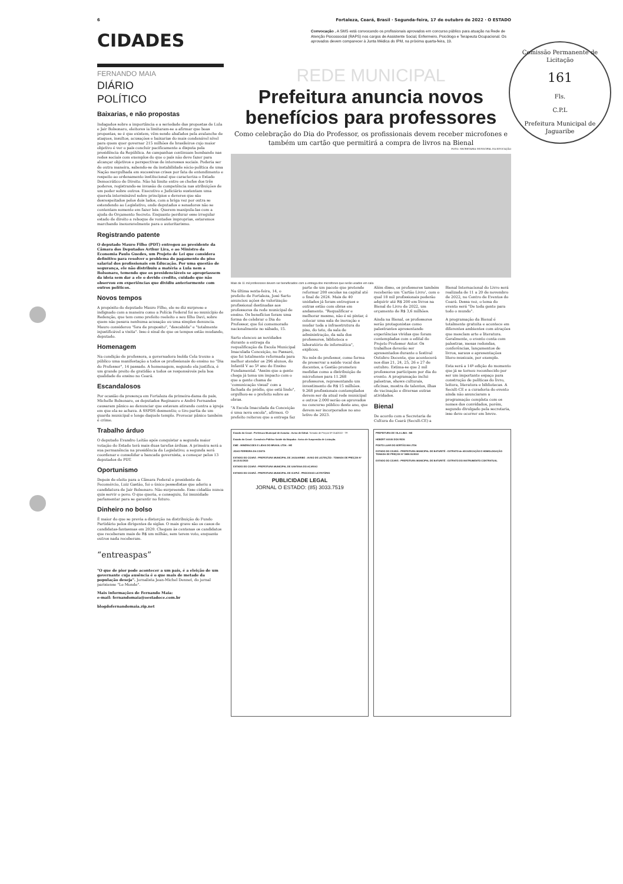6 Fortaleza, Ceará, Brasil · Segunda-feira, 17 de outubro de 2022 · O ESTADO
CIDADES
Convocação . A SMS está convocando os profissionais aprovados em concurso público para atuação na Rede de Atenção Psicossocial (RAPS) nos cargos de Assistente Social, Enfermeiro, Psicólogo e Terapeuta Ocupacional. Os aprovados devem comparecer à Junta Médica do IPM, na próxima quarta-feira, 19.
Comissão Permanente de Licitação
161
Fls.
C.P.L
Prefeitura Municipal de Jaguaribe
FERNANDO MAIA
DIÁRIO
POLÍTICO
Baixarias, e não propostas
Indagados sobre a importância e a seriedade das propostas de Lula e Jair Bolsonaro, eleitores ia limitaram-se a afirmar que boas propostas, se é que existem, vêm sendo abafados pela avalanche de ataques, insultos, acusações e baixarias do mais condenável nível para quem quer governar 215 milhões de brasileiros cujo maior objetivo é ver o país concluir pacificamente a disputa pela presidência da República. As campanhas continuam bombando nas redes sociais com exemplos do que o país não deve fazer para alcançar objetivos e perspectivas de interesses sociais. Poderia ser de outra maneira, sabendo-se da instabilidade sócio-política de uma Nação mergulhada em sucessivas crises por fata de entendimento e respeito ao ordenamento institucional que caracteriza o Estado Democrático de Direito. Não há limite entre os chefes dos três poderes, registrando-se invasão de competência nas atribuições de um poder sobre outros. Executivo e Judiciário sustentam uma querela interminável sobre princípios e deveres que são desrespeitados pelos dois lados, com a briga vez por outra se estendendo ao Legislativo, onde deputados e senadores não se contentam somente em fazer leis. Querem manipula-las com a ajuda do Orçamento Secreto. Enquanto perdurar esse irregular estado de direito a reboque de vontades improprias, estaremos marchando inexoravelmente para o autoritarismo.
Registrando patente
O deputado Mauro Filho (PDT) entregou ao presidente da Câmara dos Deputados Arthur Lira, e ao Ministro da Economia Paulo Guedes, um Projeto de Lei que considera definitivo para resolver o problema do pagamento do piso salarial dos profissionais em Educação. Por uma questão de segurança, ele não distribuiu a matéria a Lula nem a Bolsonaro, temendo que os presidenciáveis se apropriassem da ideia sem dar a ele o devido credito, cuidado que não observou em experiências que dividiu anteriormente com outros políticos.
Novos tempos
A propósito do deputado Mauro Filho, ele se diz surpreso e indignado com a maneira como a Polícia Federal foi ao município de Redenção, que tem como prefeito reeleito o seu filho Davi, sobre quem não pesava nenhuma acusação ou uma simples denuncia. Mauro considerou "fora de proposito", "descabida" e "totalmente injustificável a visita". Isso é sinal de que os tempos estão mudando, deputado.
Homenagem
Na condição de professora, a governadora Isolda Cela trouxe a público uma manifestação a todos os profissionais do ensino no "Dia do Professor", 14 passado. A homenagem, segundo ela justifica, é um grande preito de gratidão a todos os responsáveis pela boa qualidade do ensino no Ceará.
Escandalosos
Por ocasião da presença em Fortaleza da primeira-dama do país, Michelle Bolsonaro, os deputados Reginauro e André Fernandes causaram pânico ao denunciar que estavam atirando contra a igreja em que ela se achava. A SSPDS desmentiu; o tiro partia de um guarda municipal e longe daquele templo. Provocar pânico também é crime.
Trabalho árduo
O deputado Evandro Leitão após conquistar a segunda maior votação do Estado terá mais duas tarefas árduas. A primeira será a sua permanência na presidência da Legislativo; a segunda será coordenar e consolidar a bancada governista, a começar pelos 13 deputados do PDT.
Oportunismo
Depois de eleito para a Câmara Federal o presidente da Fecomércio, Luiz Gastão, foi o único pessedistas que aderiu a candidatura de Jair Bolsonaro. Não surpreende. Esse cidadão nunca quis servir o povo. O que queria, e conseguiu, foi imunidade parlamentar para se garantir no futuro.
Dinheiro no bolso
É maior do que se previa a distorção na distribuição do Fundo Partidário pelos dirigentes de siglas. O mais grave são os casos de candidatas-fantasmas em 2020. Chegam às centenas os candidatos que receberam mais de R$ um milhão, sem terem voto, enquanto outros nada receberam.
“entreaspas”
"O que de pior pode acontecer a um país, é a eleição de um governante cuja ausência é o que mais de metade da população deseja". Jornalista Jean-Michel Dennet, do jornal parisiense "Le Monde".
Mais informações de Fernando Maia:
e-mail: fernandomaia@oestadoce.com.br
blogdofernandomaia.zip.net
REDE MUNICIPAL
Prefeitura anuncia novos benefícios para professores
Como celebração do Dia do Professor, os profissionais devem receber microfones e também um cartão que permitirá a compra de livros na Bienal
FOTO: SECRETARIA MUNICIPAL DA EDUCAÇÃO
Mais de 11 mil professores devem ser beneficiados com a entrega dos microfones que serão usados em sala
Na última sexta-feira, 14, o prefeito de Fortaleza, José Sarto anunciou ações de valorização profissional destinadas aos professores da rede municipal de ensino. Os benefícios foram uma forma de celebrar o Dia do Professor, que foi comemorado nacionalmente no sábado, 15.
Sarto elencou as novidades durante a entrega da requalificação da Escola Municipal Imaculada Conceição, no Passaré, que foi totalmente reformada para melhor atender os 296 alunos, do Infantil V ao 5º ano do Ensino Fundamental. "Assim que a gente chega já toma um impacto com o que a gente chama de 'comunicação visual' com a fachada do prédio, que está lindo", orgulhou-se o prefeito sobre as obras.
"A Escola Imaculada da Conceição é uma nova escola", afirmou. O prefeito reiterou que a entrega faz parte de um pacote que pretende reformar 200 escolas na capital até o final de 2024. Mais de 40 unidades já foram entregues e outras estão com obras em andamento. "Requalificar e melhorar mesmo, não é só pintar, é colocar uma sala de inovação e mudar toda a infraestrutura do piso, do teto, da sala de administração, da sala dos professores, biblioteca e laboratório de informática", explicou.
No mês do professor, como forma de preservar a saúde vocal dos docentes, a Gestão prometeu medidas como a distribuição de microfones para 11.268 professores, representando um investimento de R$ 15 milhões. 9.268 profissionais contemplados devem ser da atual rede municipal e outros 2.000 serão os aprovados no concurso público deste ano, que devem ser incorporados no ano letivo de 2023.
Além disso, os professores também receberão um 'Cartão Livro', com o qual 18 mil profissionais poderão adquirir até R$ 200 em livros na Bienal do Livro de 2022, um orçamento de R$ 3,6 milhões.
Ainda na Bienal, os professores serão protagonistas como palestrantes apresentando experiências vividas que foram contempladas com o edital do Projeto Professor Autor. Os trabalhos deverão ser apresentados durante o festival Outubro Docente, que acontecerá nos dias 21, 24, 25, 26 e 27 de outubro. Estima-se que 2 mil professores participem por dia do evento. A programação inclui palestras, shows culturais, oficinas, mostra de talentos, ilhas de vacinação e diversas outras atividades.
Bienal
De acordo com a Secretaria de Cultura do Ceará (Secult-CE) a Bienal Internacional do Livro será realizada de 11 a 20 de novembro de 2022, no Centro de Eventos do Ceará. Dessa vez, o tema do evento será "De toda gente para todo o mundo".
A programação da Bienal é totalmente gratuita e acontece em diferentes ambientes com atrações que mesclam arte e literatura. Geralmente, o evento conta com palestras, mesas redondas, conferências, lançamentos de livros, saraus e apresentações lítero-musicais, por exemplo.
Esta será a 14ª edição do momento que já se tornou reconhecido por ser um importante espaço para construção de políticas do livro, leitura, literatura e bibliotecas. A Secult-CE e a curadoria do evento ainda não anunciaram a programação completa com os nomes dos convidados, porém, segundo divulgado pela secretaria, isso deve ocorrer em breve.
Estado do Ceará - Prefeitura Municipal de Aratuba - Aviso de Edital. Tomada de Preços Nº 014/2022 - TP.
Estado do Ceará - Consórcio Público Saúde da Ibiapaba - Aviso de Suspensão de Licitação.
EME - MINERACOES E LIDAS DO BRASIL LTDA - ME
JOAO FERREIRA DA COSTA
ESTADO DO CEARÁ - PREFEITURA MUNICIPAL DE JAGUARIBE - AVISO DE LICITAÇÃO - TOMADA DE PREÇOS Nº 18.10.01/2022
ESTADO DO CEARÁ - PREFEITURA MUNICIPAL DE SANTANA DO ACARAÚ
ESTADO DO CEARÁ - PREFEITURA MUNICIPAL DE ICAPUÍ - PROCESSO LICITATÓRIO
PUBLICIDADE LEGAL
JORNAL O ESTADO: (85) 3033.7519
PREFEITURA DE VILA LIMA - ME
HEBERT ASSIS DOS REIS
POSTO LUAR DO SERTÃO MA LTDA
ESTADO DO CEARÁ - PREFEITURA MUNICIPAL DE BATURITÉ - EXTRATO de ADJUDICAÇÃO E HOMOLOGAÇÃO TOMADA DE PREÇOS Nº 0806.01/2022
ESTADO DO CEARÁ - PREFEITURA MUNICIPAL DE BATURITÉ - EXTRATO DO INSTRUMENTO CONTRATUAL